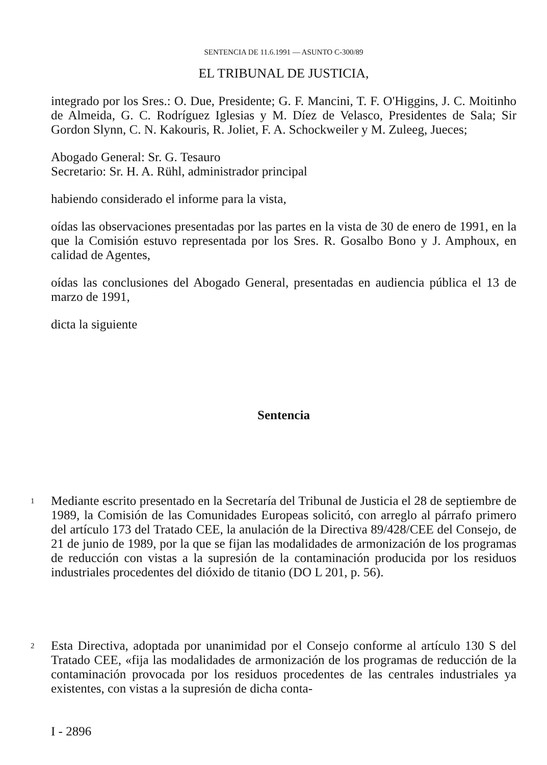SENTENCIA DE 11.6.1991 — ASUNTO C-300/89
EL TRIBUNAL DE JUSTICIA,
integrado por los Sres.: O. Due, Presidente; G. F. Mancini, T. F. O'Higgins, J. C. Moitinho de Almeida, G. C. Rodríguez Iglesias y M. Díez de Velasco, Presidentes de Sala; Sir Gordon Slynn, C. N. Kakouris, R. Joliet, F. A. Schockweiler y M. Zuleeg, Jueces;
Abogado General: Sr. G. Tesauro
Secretario: Sr. H. A. Rühl, administrador principal
habiendo considerado el informe para la vista,
oídas las observaciones presentadas por las partes en la vista de 30 de enero de 1991, en la que la Comisión estuvo representada por los Sres. R. Gosalbo Bono y J. Amphoux, en calidad de Agentes,
oídas las conclusiones del Abogado General, presentadas en audiencia pública el 13 de marzo de 1991,
dicta la siguiente
Sentencia
1
Mediante escrito presentado en la Secretaría del Tribunal de Justicia el 28 de septiembre de 1989, la Comisión de las Comunidades Europeas solicitó, con arreglo al párrafo primero del artículo 173 del Tratado CEE, la anulación de la Directiva 89/428/CEE del Consejo, de 21 de junio de 1989, por la que se fijan las modalidades de armonización de los programas de reducción con vistas a la supresión de la contaminación producida por los residuos industriales procedentes del dióxido de titanio (DO L 201, p. 56).
2
Esta Directiva, adoptada por unanimidad por el Consejo conforme al artículo 130 S del Tratado CEE, «fija las modalidades de armonización de los programas de reducción de la contaminación provocada por los residuos procedentes de las centrales industriales ya existentes, con vistas a la supresión de dicha conta-
I - 2896